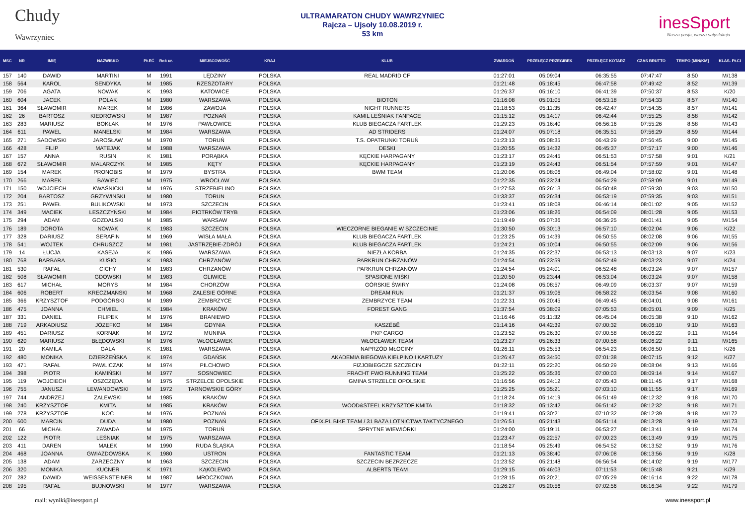Chudy
Wawrzyniec
ULTRAMARATON CHUDY WAWRZYNIEC
Rajcza – Ujsoły 10.08.2019 r.
53 km
inesSport
Nasza pasja, wasza satysfakcja
| MSC | NR | IMIĘ | NAZWISKO | PŁEĆ | Rok ur. | MIEJSCOWOŚĆ | KRAJ | KLUB | ZWARDOŃ | PRZEŁĘCZ PRZEGIBEK | PRZEŁĘCZ KOTARZ | CZAS BRUTTO | TEMPO [MIN/KM] | KLAS. PŁCI |
| --- | --- | --- | --- | --- | --- | --- | --- | --- | --- | --- | --- | --- | --- | --- |
| 157 | 140 | DAWID | MARTINI | M | 1991 | LĘDZINY | POLSKA | REAL MADRID CF | 01:27:01 | 05:09:04 | 06:35:55 | 07:47:47 | 8:50 | M/138 |
| 158 | 564 | KAROL | SENDYKA | M | 1985 | RZESZOTARY | POLSKA | | 01:21:48 | 05:18:45 | 06:47:58 | 07:49:42 | 8:52 | M/139 |
| 159 | 706 | AGATA | NOWAK | K | 1993 | KATOWICE | POLSKA | | 01:26:37 | 05:16:10 | 06:41:39 | 07:50:37 | 8:53 | K/20 |
| 160 | 604 | JACEK | POLAK | M | 1980 | WARSZAWA | POLSKA | BIOTON | 01:16:08 | 05:01:05 | 06:53:18 | 07:54:33 | 8:57 | M/140 |
| 161 | 364 | SŁAWOMIR | MAREK | M | 1986 | ZAWOJA | POLSKA | NIGHT RUNNERS | 01:18:53 | 05:11:35 | 06:42:47 | 07:54:35 | 8:57 | M/141 |
| 162 | 26 | BARTOSZ | KIEDROWSKI | M | 1987 | POZNAŃ | POLSKA | KAMIL LEŚNIAK FANPAGE | 01:15:12 | 05:14:17 | 06:42:44 | 07:55:25 | 8:58 | M/142 |
| 163 | 283 | MARIUSZ | BOKŁAK | M | 1976 | PAWŁOWICE | POLSKA | KLUB BIEGACZA FARTLEK | 01:29:23 | 05:16:40 | 06:56:16 | 07:55:26 | 8:58 | M/143 |
| 164 | 611 | PAWEL | MANELSKI | M | 1984 | WARSZAWA | POLSKA | AD STRIDERS | 01:24:07 | 05:07:18 | 06:35:51 | 07:56:29 | 8:59 | M/144 |
| 165 | 271 | SADOWSKI | JAROSŁAW | M | 1970 | TORUŃ | POLSKA | T.S. OPATRUNKI TORUŃ | 01:23:13 | 05:08:35 | 06:43:29 | 07:56:45 | 9:00 | M/145 |
| 166 | 428 | FILIP | MATEJAK | M | 1988 | WARSZAWA | POLSKA | DESKI | 01:20:55 | 05:14:32 | 06:45:37 | 07:57:17 | 9:00 | M/146 |
| 167 | 157 | ANNA | RUSIN | K | 1981 | PORĄBKA | POLSKA | KĘCKIE HARPAGANY | 01:23:17 | 05:24:45 | 06:51:53 | 07:57:58 | 9:01 | K/21 |
| 168 | 672 | SŁAWOMIR | MALARCZYK | M | 1985 | KĘTY | POLSKA | KĘCKIE HARPAGANY | 01:23:19 | 05:24:43 | 06:51:54 | 07:57:59 | 9:01 | M/147 |
| 169 | 154 | MAREK | PRONOBIS | M | 1979 | BYSTRA | POLSKA | BWM TEAM | 01:20:06 | 05:08:06 | 06:49:04 | 07:58:02 | 9:01 | M/148 |
| 170 | 266 | MAREK | BAWIEC | M | 1975 | WROCŁAW | POLSKA | | 01:22:35 | 05:23:24 | 06:54:29 | 07:58:09 | 9:01 | M/149 |
| 171 | 150 | WOJCIECH | KWAŚNICKI | M | 1976 | STRZEBIELINO | POLSKA | | 01:27:53 | 05:26:13 | 06:50:48 | 07:59:30 | 9:03 | M/150 |
| 172 | 204 | BARTOSZ | GRZYWINSKI | M | 1980 | TORUN | POLSKA | | 01:33:37 | 05:26:34 | 06:53:19 | 07:59:35 | 9:03 | M/151 |
| 173 | 251 | PAWEŁ | BULIKOWSKI | M | 1973 | SZCZECIN | POLSKA | | 01:23:41 | 05:18:08 | 06:46:14 | 08:01:02 | 9:05 | M/152 |
| 174 | 349 | MACIEK | LESZCZYŃSKI | M | 1984 | PIOTRKÓW TRYB | POLSKA | | 01:23:06 | 05:18:26 | 06:54:09 | 08:01:28 | 9:05 | M/153 |
| 175 | 294 | ADAM | GOZDALSKI | M | 1985 | WARSAW | POLSKA | | 01:19:49 | 05:07:36 | 06:36:25 | 08:01:41 | 9:05 | M/154 |
| 176 | 189 | DOROTA | NOWAK | K | 1983 | SZCZECIN | POLSKA | WIECZORNE BIEGANIE W SZCZECINIE | 01:30:50 | 05:30:13 | 06:57:10 | 08:02:04 | 9:06 | K/22 |
| 177 | 328 | DARIUSZ | SERAFIN | M | 1969 | WISŁA MAŁA | POLSKA | KLUB BIEGACZA FARTLEK | 01:23:25 | 05:14:39 | 06:50:55 | 08:02:08 | 9:06 | M/155 |
| 178 | 541 | WOJTEK | CHRUSZCZ | M | 1981 | JASTRZĘBIE-ZDRÓJ | POLSKA | KLUB BIEGACZA FARTLEK | 01:24:21 | 05:10:04 | 06:50:55 | 08:02:09 | 9:06 | M/156 |
| 179 | 14 | ŁUCJA | KASEJA | K | 1986 | WARSZAWA | POLSKA | NIEZŁA KORBA | 01:24:35 | 05:22:37 | 06:53:13 | 08:03:13 | 9:07 | K/23 |
| 180 | 768 | BARBARA | KUSIO | K | 1983 | CHRZANÓW | POLSKA | PARKRUN CHRZANÓW | 01:24:54 | 05:23:59 | 06:52:49 | 08:03:23 | 9:07 | K/24 |
| 181 | 530 | RAFAŁ | CICHY | M | 1983 | CHRZANÓW | POLSKA | PARKRUN CHRZANÓW | 01:24:54 | 05:24:01 | 06:52:48 | 08:03:24 | 9:07 | M/157 |
| 182 | 508 | SŁAWOMIR | GDOWSKI | M | 1983 | GLIWICE | POLSKA | SPASIONE MIŚKI | 01:20:50 | 05:23:44 | 06:53:04 | 08:03:24 | 9:07 | M/158 |
| 183 | 617 | MICHAŁ | MORYS | M | 1984 | CHORZÓW | POLSKA | GÓRSKIE ŚWIRY | 01:24:08 | 05:08:57 | 06:49:09 | 08:03:37 | 9:07 | M/159 |
| 184 | 606 | ROBERT | KRECZMAŃSKI | M | 1968 | ZALESIE GÓRNE | POLSKA | DREAM RUN | 01:21:37 | 05:19:06 | 06:58:22 | 08:03:54 | 9:08 | M/160 |
| 185 | 366 | KRZYSZTOF | PODGÓRSKI | M | 1989 | ZEMBRZYCE | POLSKA | ZEMBRZYCE TEAM | 01:22:31 | 05:20:45 | 06:49:45 | 08:04:01 | 9:08 | M/161 |
| 186 | 475 | JOANNA | CHMIEL | K | 1984 | KRAKÓW | POLSKA | FOREST GANG | 01:37:54 | 05:38:09 | 07:05:53 | 08:05:01 | 9:09 | K/25 |
| 187 | 331 | DANIEL | FILIPEK | M | 1976 | BRANIEWO | POLSKA | | 01:16:46 | 05:11:32 | 06:45:04 | 08:05:38 | 9:10 | M/162 |
| 188 | 719 | ARKADIUSZ | JÓZEFKO | M | 1984 | GDYNIA | POLSKA | KASZËBË | 01:14:16 | 04:42:39 | 07:00:32 | 08:06:10 | 9:10 | M/163 |
| 189 | 451 | DARIUSZ | KORNAK | M | 1972 | MUNINA | POLSKA | PKP CARGO | 01:23:52 | 05:26:30 | 07:00:58 | 08:06:22 | 9:11 | M/164 |
| 190 | 620 | MARIUSZ | BŁĘDOWSKI | M | 1976 | WŁOCŁAWEK | POLSKA | WŁOCŁAWEK TEAM | 01:23:27 | 05:26:33 | 07:00:58 | 08:06:22 | 9:11 | M/165 |
| 191 | 20 | KAMILA | GALA | K | 1981 | WARSZAWA | POLSKA | NAPRZÓD MŁOCINY | 01:26:11 | 05:25:53 | 06:54:23 | 08:06:50 | 9:11 | K/26 |
| 192 | 480 | MONIKA | DZIERŻEŃSKA | K | 1974 | GDAŃSK | POLSKA | AKADEMIA BIEGOWA KIEŁPINO I KARTUZY | 01:26:47 | 05:34:50 | 07:01:38 | 08:07:15 | 9:12 | K/27 |
| 193 | 471 | RAFAŁ | PAWLICZAK | M | 1974 | PILCHOWO | POLSKA | FIZJOBIEGCZE SZCZECIN | 01:22:11 | 05:22:20 | 06:50:29 | 08:08:04 | 9:13 | M/166 |
| 194 | 398 | PIOTR | KAMIŃSKI | M | 1977 | SOSNOWIEC | POLSKA | FRACHT FWO RUNNING TEAM | 01:25:22 | 05:35:36 | 07:00:03 | 08:09:14 | 9:14 | M/167 |
| 195 | 119 | WOJCIECH | OSZCZĘDA | M | 1975 | STRZELCE OPOLSKIE | POLSKA | GMINA STRZELCE OPOLSKIE | 01:16:56 | 05:24:12 | 07:05:43 | 08:11:45 | 9:17 | M/168 |
| 196 | 755 | JANUSZ | LEWANDOWSKI | M | 1972 | TARNOWSKIE GÓRY | POLSKA | | 01:25:25 | 05:35:21 | 07:03:10 | 08:11:55 | 9:17 | M/169 |
| 197 | 744 | ANDRZEJ | ZALEWSKI | M | 1985 | KRAKÓW | POLSKA | | 01:18:24 | 05:14:19 | 06:51:49 | 08:12:32 | 9:18 | M/170 |
| 198 | 240 | KRZYSZTOF | KMITA | M | 1985 | KRAKÓW | POLSKA | WOOD&STEEL KRZYSZTOF KMITA | 01:18:32 | 05:13:42 | 06:51:42 | 08:12:32 | 9:18 | M/171 |
| 199 | 278 | KRZYSZTOF | KOC | M | 1976 | POZNAŃ | POLSKA | | 01:19:41 | 05:30:21 | 07:10:32 | 08:12:39 | 9:18 | M/172 |
| 200 | 600 | MARCIN | DUDA | M | 1980 | POZNAŃ | POLSKA | OFIX.PL BIKE TEAM / 31 BAZA LOTNICTWA TAKTYCZNEGO | 01:26:51 | 05:21:43 | 06:51:14 | 08:13:28 | 9:19 | M/173 |
| 201 | 66 | MICHAŁ | ZAWADA | M | 1975 | TORUŃ | POLSKA | SPRYTNE WIEWIÓRKI | 01:24:00 | 05:19:11 | 06:53:27 | 08:13:41 | 9:19 | M/174 |
| 202 | 122 | PIOTR | LEŚNIAK | M | 1975 | WARSZAWA | POLSKA | | 01:23:47 | 05:22:57 | 07:00:23 | 08:13:49 | 9:19 | M/175 |
| 203 | 411 | DAREN | MAŁEK | M | 1990 | RUDA ŚLĄSKA | POLSKA | | 01:18:54 | 05:25:49 | 06:54:52 | 08:13:52 | 9:19 | M/176 |
| 204 | 468 | JOANNA | GWIAZDOWSKA | K | 1980 | USTRON | POLSKA | FANTASTIC TEAM | 01:21:13 | 05:38:40 | 07:06:08 | 08:13:56 | 9:19 | K/28 |
| 205 | 138 | ADAM | ZARZECZNY | M | 1963 | SZCZECIN | POLSKA | SZCZECIN BEZRZECZE | 01:23:52 | 05:21:48 | 06:56:54 | 08:14:02 | 9:19 | M/177 |
| 206 | 320 | MONIKA | KUCNER | K | 1971 | KĄKOLEWO | POLSKA | ALBERTS TEAM | 01:29:15 | 05:46:03 | 07:11:53 | 08:15:48 | 9:21 | K/29 |
| 207 | 282 | DAWID | WEISSENSTEINER | M | 1987 | MROCZKOWA | POLSKA | | 01:28:15 | 05:20:21 | 07:05:29 | 08:16:14 | 9:22 | M/178 |
| 208 | 195 | RAFAŁ | BUJNOWSKI | M | 1977 | WARSZAWA | POLSKA | | 01:26:27 | 05:20:56 | 07:02:56 | 08:16:34 | 9:22 | M/179 |
mail: wyniki@inessport.pl www.inessport.pl